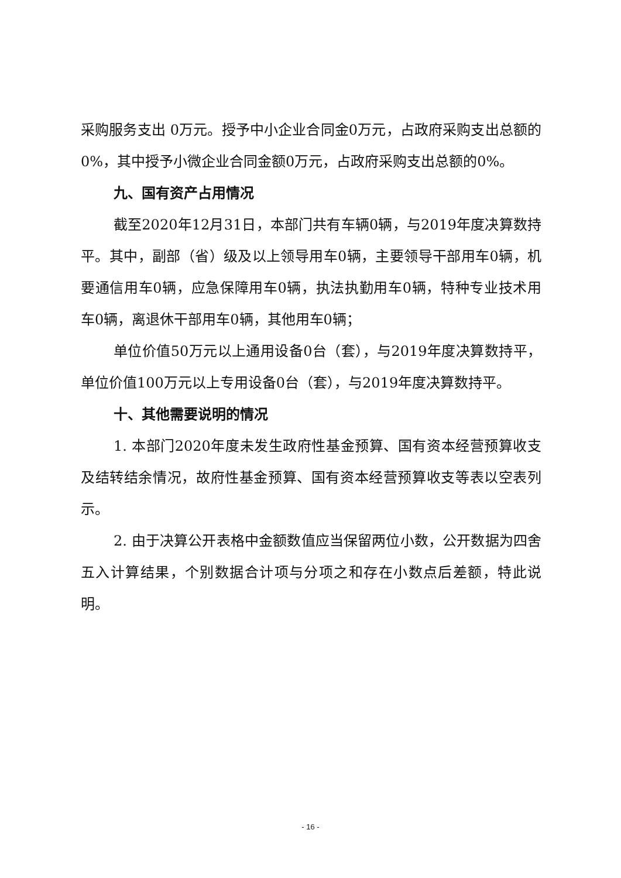采购服务支出 0万元。授予中小企业合同金0万元，占政府采购支出总额的0%，其中授予小微企业合同金额0万元，占政府采购支出总额的0%。
九、国有资产占用情况
截至2020年12月31日，本部门共有车辆0辆，与2019年度决算数持平。其中，副部（省）级及以上领导用车0辆，主要领导干部用车0辆，机要通信用车0辆，应急保障用车0辆，执法执勤用车0辆，特种专业技术用车0辆，离退休干部用车0辆，其他用车0辆；
单位价值50万元以上通用设备0台（套），与2019年度决算数持平，单位价值100万元以上专用设备0台（套），与2019年度决算数持平。
十、其他需要说明的情况
1. 本部门2020年度未发生政府性基金预算、国有资本经营预算收支及结转结余情况，故府性基金预算、国有资本经营预算收支等表以空表列示。
2. 由于决算公开表格中金额数值应当保留两位小数，公开数据为四舍五入计算结果，个别数据合计项与分项之和存在小数点后差额，特此说明。
- 16 -